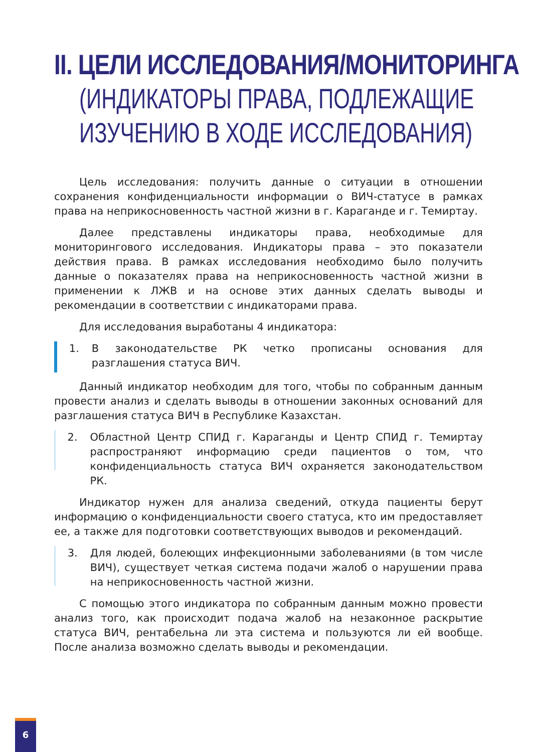II. ЦЕЛИ ИССЛЕДОВАНИЯ/МОНИТОРИНГА
(ИНДИКАТОРЫ ПРАВА, ПОДЛЕЖАЩИЕ
ИЗУЧЕНИЮ В ХОДЕ ИССЛЕДОВАНИЯ)
Цель исследования: получить данные о ситуации в отношении сохранения конфиденциальности информации о ВИЧ-статусе в рамках права на неприкосновенность частной жизни в г. Караганде и г. Темиртау.
Далее представлены индикаторы права, необходимые для мониторингового исследования. Индикаторы права – это показатели действия права. В рамках исследования необходимо было получить данные о показателях права на неприкосновенность частной жизни в применении к ЛЖВ и на основе этих данных сделать выводы и рекомендации в соответствии с индикаторами права.
Для исследования выработаны 4 индикатора:
1. В законодательстве РК четко прописаны основания для разглашения статуса ВИЧ.
Данный индикатор необходим для того, чтобы по собранным данным провести анализ и сделать выводы в отношении законных оснований для разглашения статуса ВИЧ в Республике Казахстан.
2. Областной Центр СПИД г. Караганды и Центр СПИД г. Темиртау распространяют информацию среди пациентов о том, что конфиденциальность статуса ВИЧ охраняется законодательством РК.
Индикатор нужен для анализа сведений, откуда пациенты берут информацию о конфиденциальности своего статуса, кто им предоставляет ее, а также для подготовки соответствующих выводов и рекомендаций.
3. Для людей, болеющих инфекционными заболеваниями (в том числе ВИЧ), существует четкая система подачи жалоб о нарушении права на неприкосновенность частной жизни.
С помощью этого индикатора по собранным данным можно провести анализ того, как происходит подача жалоб на незаконное раскрытие статуса ВИЧ, рентабельна ли эта система и пользуются ли ей вообще. После анализа возможно сделать выводы и рекомендации.
6